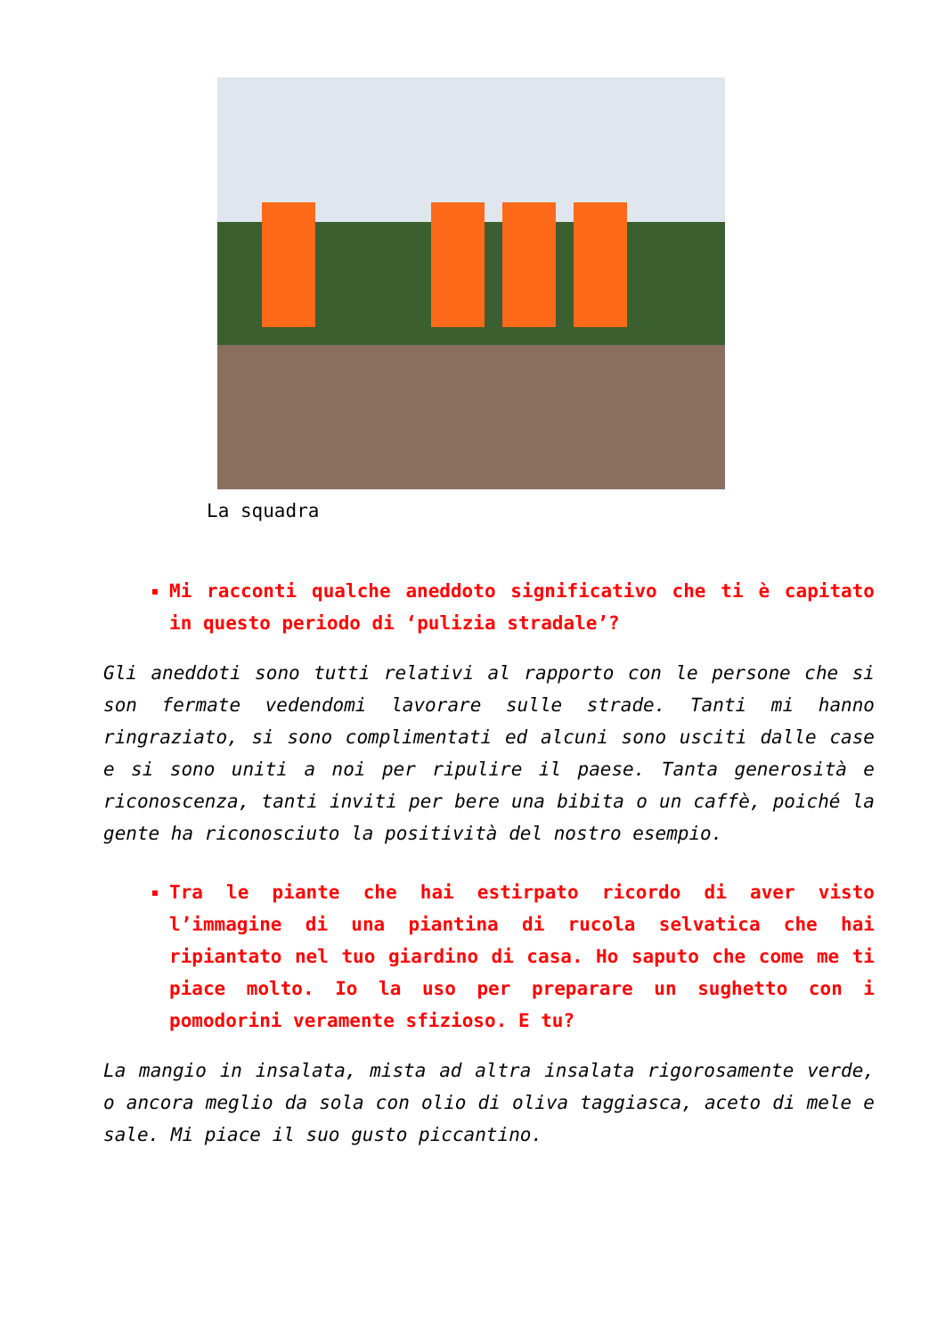La squadra
Mi racconti qualche aneddoto significativo che ti è capitato in questo periodo di ‘pulizia stradale’?
Gli aneddoti sono tutti relativi al rapporto con le persone che si son fermate vedendomi lavorare sulle strade. Tanti mi hanno ringraziato, si sono complimentati ed alcuni sono usciti dalle case e si sono uniti a noi per ripulire il paese. Tanta generosità e riconoscenza, tanti inviti per bere una bibita o un caffè, poiché la gente ha riconosciuto la positività del nostro esempio.
Tra le piante che hai estirpato ricordo di aver visto l’immagine di una piantina di rucola selvatica che hai ripiantato nel tuo giardino di casa. Ho saputo che come me ti piace molto. Io la uso per preparare un sughetto con i pomodorini veramente sfizioso. E tu?
La mangio in insalata, mista ad altra insalata rigorosamente verde, o ancora meglio da sola con olio di oliva taggiasca, aceto di mele e sale. Mi piace il suo gusto piccantino.